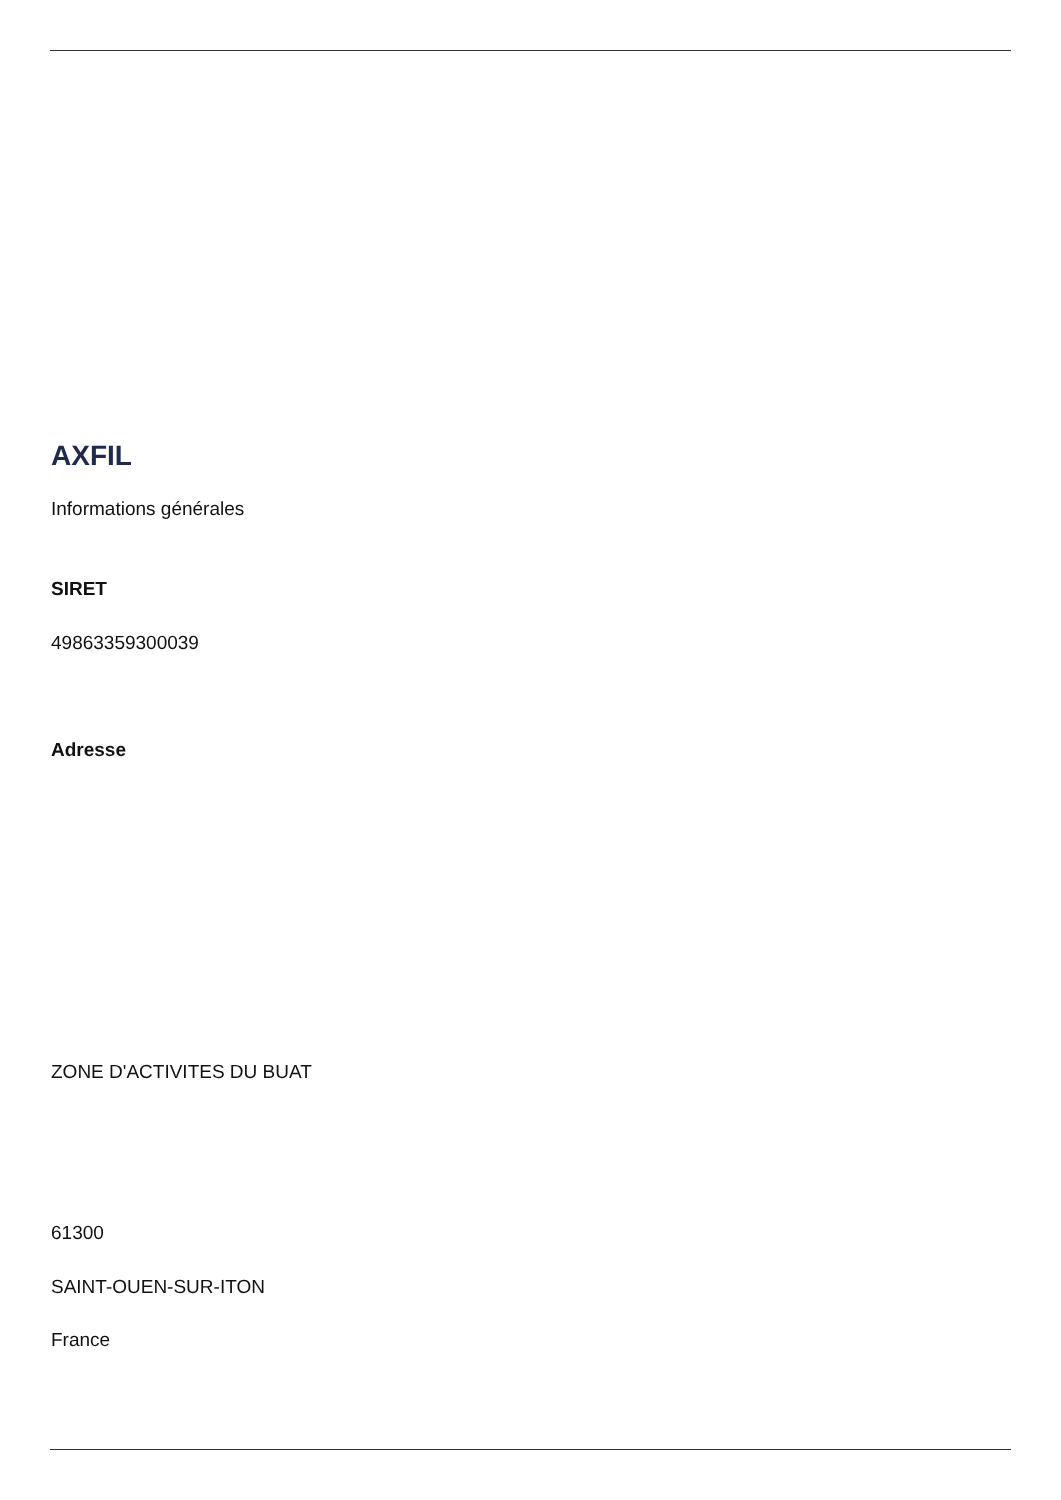AXFIL
Informations générales
SIRET
49863359300039
Adresse
ZONE D'ACTIVITES DU BUAT
61300
SAINT-OUEN-SUR-ITON
France